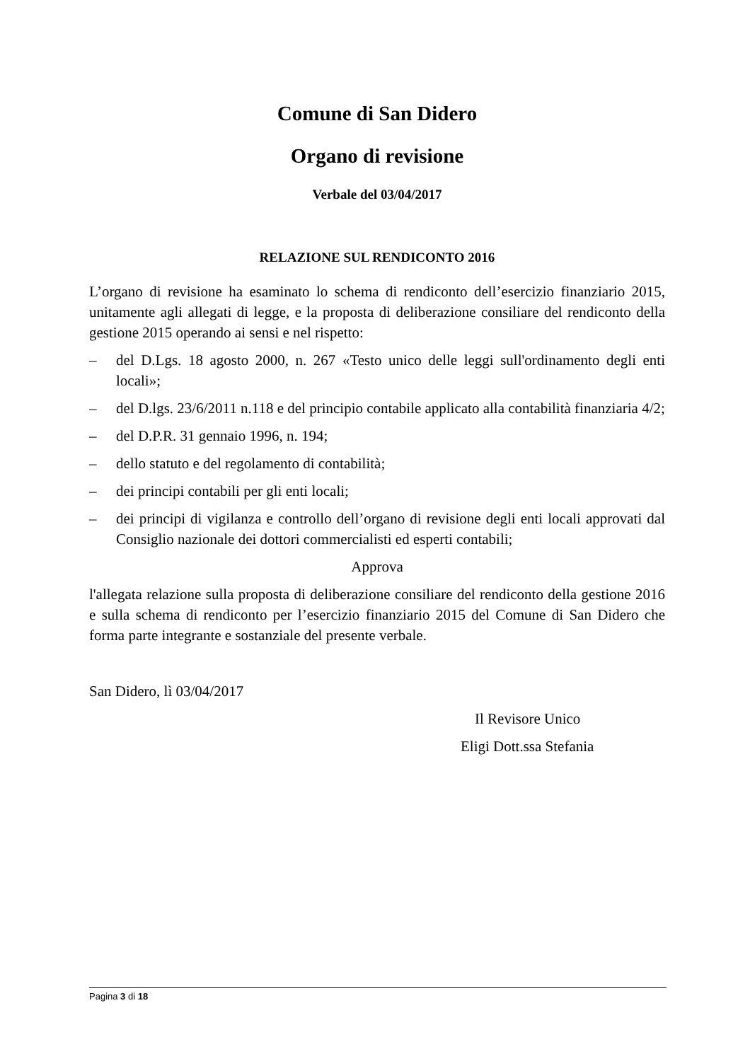Comune di San Didero
Organo di revisione
Verbale del 03/04/2017
RELAZIONE SUL RENDICONTO 2016
L’organo di revisione ha esaminato lo schema di rendiconto dell’esercizio finanziario 2015, unitamente agli allegati di legge, e la proposta di deliberazione consiliare del rendiconto della gestione 2015 operando ai sensi e nel rispetto:
– del D.Lgs. 18 agosto 2000, n. 267 «Testo unico delle leggi sull'ordinamento degli enti locali»;
– del D.lgs. 23/6/2011 n.118 e del principio contabile applicato alla contabilità finanziaria 4/2;
– del D.P.R. 31 gennaio 1996, n. 194;
– dello statuto e del regolamento di contabilità;
– dei principi contabili per gli enti locali;
– dei principi di vigilanza e controllo dell’organo di revisione degli enti locali approvati dal Consiglio nazionale dei dottori commercialisti ed esperti contabili;
Approva
l'allegata relazione sulla proposta di deliberazione consiliare del rendiconto della gestione 2016 e sulla schema di rendiconto per l’esercizio finanziario 2015 del Comune di San Didero che forma parte integrante e sostanziale del presente verbale.
San Didero, lì 03/04/2017
Il Revisore Unico
Eligi Dott.ssa Stefania
Pagina 3 di 18